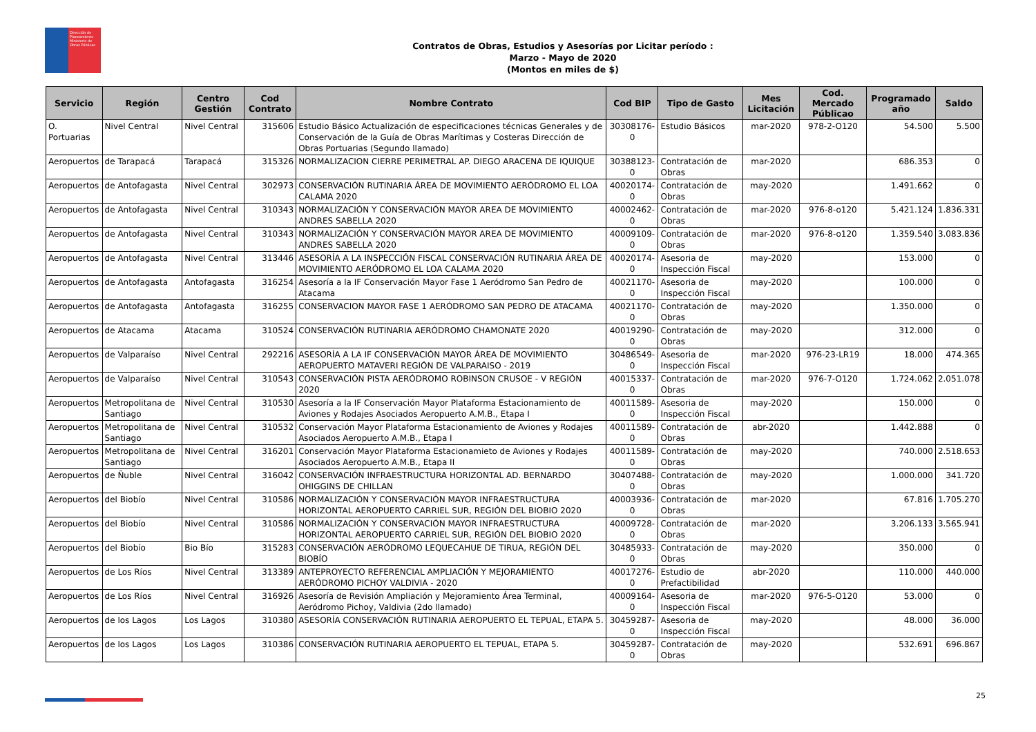Dirección de Planeamiento Ministerio de Obras Públicas
Contratos de Obras, Estudios y Asesorías por Licitar período :
Marzo - Mayo de 2020
(Montos en miles de $)
| Servicio | Región | Centro Gestión | Cod Contrato | Nombre Contrato | Cod BIP | Tipo de Gasto | Mes Licitación | Cod. Mercado Públicao | Programado año | Saldo |
| --- | --- | --- | --- | --- | --- | --- | --- | --- | --- | --- |
| O. Portuarias | Nivel Central | Nivel Central | 315606 | Estudio Básico Actualización de especificaciones técnicas Generales y de Conservación de la Guía de Obras Marítimas y Costeras Dirección de Obras Portuarias (Segundo llamado) | 30308176-0 | Estudio Básicos | mar-2020 | 978-2-O120 | 54.500 | 5.500 |
| Aeropuertos | de Tarapacá | Tarapacá | 315326 | NORMALIZACION CIERRE PERIMETRAL AP. DIEGO ARACENA DE IQUIQUE | 30388123-0 | Contratación de Obras | mar-2020 | | 686.353 | 0 |
| Aeropuertos | de Antofagasta | Nivel Central | 302973 | CONSERVACIÓN RUTINARIA ÁREA DE MOVIMIENTO AERÓDROMO EL LOA CALAMA 2020 | 40020174-0 | Contratación de Obras | may-2020 | | 1.491.662 | 0 |
| Aeropuertos | de Antofagasta | Nivel Central | 310343 | NORMALIZACIÓN Y CONSERVACIÓN MAYOR AREA DE MOVIMIENTO ANDRES SABELLA 2020 | 40002462-0 | Contratación de Obras | mar-2020 | 976-8-o120 | 5.421.124 | 1.836.331 |
| Aeropuertos | de Antofagasta | Nivel Central | 310343 | NORMALIZACIÓN Y CONSERVACIÓN MAYOR AREA DE MOVIMIENTO ANDRES SABELLA 2020 | 40009109-0 | Contratación de Obras | mar-2020 | 976-8-o120 | 1.359.540 | 3.083.836 |
| Aeropuertos | de Antofagasta | Nivel Central | 313446 | ASESORÍA A LA INSPECCIÓN FISCAL CONSERVACIÓN RUTINARIA ÁREA DE MOVIMIENTO AERÓDROMO EL LOA CALAMA 2020 | 40020174-0 | Asesoria de Inspección Fiscal | may-2020 | | 153.000 | 0 |
| Aeropuertos | de Antofagasta | Antofagasta | 316254 | Asesoría a la IF Conservación Mayor Fase 1 Aeródromo San Pedro de Atacama | 40021170-0 | Asesoria de Inspección Fiscal | may-2020 | | 100.000 | 0 |
| Aeropuertos | de Antofagasta | Antofagasta | 316255 | CONSERVACION MAYOR FASE 1 AERÓDROMO SAN PEDRO DE ATACAMA | 40021170-0 | Contratación de Obras | may-2020 | | 1.350.000 | 0 |
| Aeropuertos | de Atacama | Atacama | 310524 | CONSERVACIÓN RUTINARIA AERÓDROMO CHAMONATE 2020 | 40019290-0 | Contratación de Obras | may-2020 | | 312.000 | 0 |
| Aeropuertos | de Valparaíso | Nivel Central | 292216 | ASESORÍA A LA IF CONSERVACIÓN MAYOR ÁREA DE MOVIMIENTO AEROPUERTO MATAVERI REGIÓN DE VALPARAISO - 2019 | 30486549-0 | Asesoria de Inspección Fiscal | mar-2020 | 976-23-LR19 | 18.000 | 474.365 |
| Aeropuertos | de Valparaíso | Nivel Central | 310543 | CONSERVACIÓN PISTA AERÓDROMO ROBINSON CRUSOE - V REGIÓN 2020 | 40015337-0 | Contratación de Obras | mar-2020 | 976-7-O120 | 1.724.062 | 2.051.078 |
| Aeropuertos | Metropolitana de Santiago | Nivel Central | 310530 | Asesoría a la IF Conservación Mayor Plataforma Estacionamiento de Aviones y Rodajes Asociados Aeropuerto A.M.B., Etapa I | 40011589-0 | Asesoria de Inspección Fiscal | may-2020 | | 150.000 | 0 |
| Aeropuertos | Metropolitana de Santiago | Nivel Central | 310532 | Conservación Mayor Plataforma Estacionamiento de Aviones y Rodajes Asociados Aeropuerto A.M.B., Etapa I | 40011589-0 | Contratación de Obras | abr-2020 | | 1.442.888 | 0 |
| Aeropuertos | Metropolitana de Santiago | Nivel Central | 316201 | Conservación Mayor Plataforma Estacionamieto de Aviones y Rodajes Asociados Aeropuerto A.M.B., Etapa II | 40011589-0 | Contratación de Obras | may-2020 | | 740.000 | 2.518.653 |
| Aeropuertos | de Ñuble | Nivel Central | 316042 | CONSERVACIÓN INFRAESTRUCTURA HORIZONTAL AD. BERNARDO OHIGGINS DE CHILLAN | 30407488-0 | Contratación de Obras | may-2020 | | 1.000.000 | 341.720 |
| Aeropuertos | del Biobío | Nivel Central | 310586 | NORMALIZACIÓN Y CONSERVACIÓN MAYOR INFRAESTRUCTURA HORIZONTAL AEROPUERTO CARRIEL SUR, REGIÓN DEL BIOBIO 2020 | 40003936-0 | Contratación de Obras | mar-2020 | | 67.816 | 1.705.270 |
| Aeropuertos | del Biobío | Nivel Central | 310586 | NORMALIZACIÓN Y CONSERVACIÓN MAYOR INFRAESTRUCTURA HORIZONTAL AEROPUERTO CARRIEL SUR, REGIÓN DEL BIOBIO 2020 | 40009728-0 | Contratación de Obras | mar-2020 | | 3.206.133 | 3.565.941 |
| Aeropuertos | del Biobío | Bio Bío | 315283 | CONSERVACIÓN AERÓDROMO LEQUECAHUE DE TIRUA, REGIÓN DEL BIOBÍO | 30485933-0 | Contratación de Obras | may-2020 | | 350.000 | 0 |
| Aeropuertos | de Los Ríos | Nivel Central | 313389 | ANTEPROYECTO REFERENCIAL AMPLIACIÓN Y MEJORAMIENTO AERÓDROMO PICHOY VALDIVIA - 2020 | 40017276-0 | Estudio de Prefactibilidad | abr-2020 | | 110.000 | 440.000 |
| Aeropuertos | de Los Ríos | Nivel Central | 316926 | Asesoría de Revisión Ampliación y Mejoramiento Área Terminal, Aeródromo Pichoy, Valdivia (2do llamado) | 40009164-0 | Asesoria de Inspección Fiscal | mar-2020 | 976-5-O120 | 53.000 | 0 |
| Aeropuertos | de los Lagos | Los Lagos | 310380 | ASESORÍA CONSERVACIÓN RUTINARIA AEROPUERTO EL TEPUAL, ETAPA 5. | 30459287-0 | Asesoria de Inspección Fiscal | may-2020 | | 48.000 | 36.000 |
| Aeropuertos | de los Lagos | Los Lagos | 310386 | CONSERVACIÓN RUTINARIA AEROPUERTO EL TEPUAL, ETAPA 5. | 30459287-0 | Contratación de Obras | may-2020 | | 532.691 | 696.867 |
25